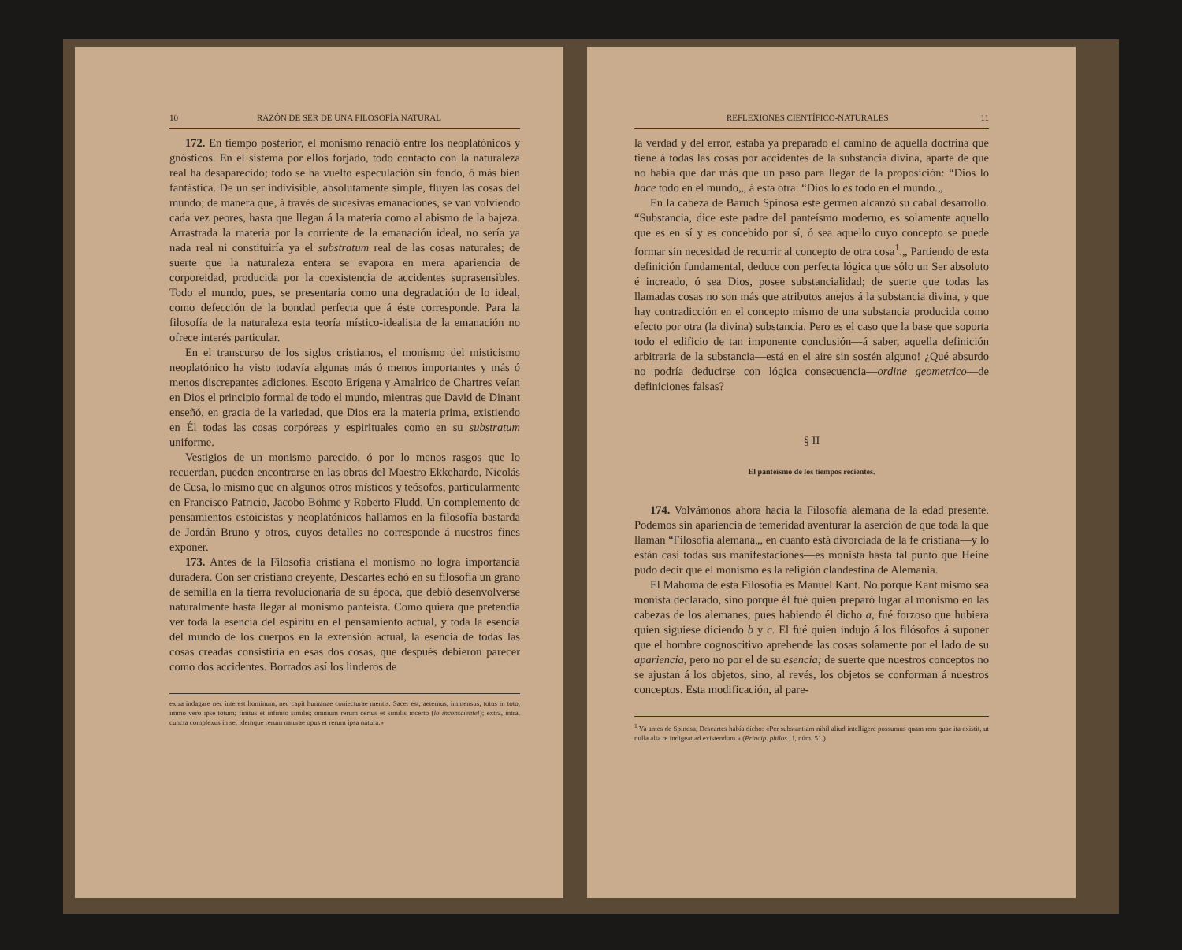10 RAZÓN DE SER DE UNA FILOSOFÍA NATURAL
172. En tiempo posterior, el monismo renació entre los neoplatónicos y gnósticos. En el sistema por ellos forjado, todo contacto con la naturaleza real ha desaparecido; todo se ha vuelto especulación sin fondo, ó más bien fantástica. De un ser indivisible, absolutamente simple, fluyen las cosas del mundo; de manera que, á través de sucesivas emanaciones, se van volviendo cada vez peores, hasta que llegan á la materia como al abismo de la bajeza. Arrastrada la materia por la corriente de la emanación ideal, no sería ya nada real ni constituiría ya el substratum real de las cosas naturales; de suerte que la naturaleza entera se evapora en mera apariencia de corporeidad, producida por la coexistencia de accidentes suprasensibles. Todo el mundo, pues, se presentaría como una degradación de lo ideal, como defección de la bondad perfecta que á éste corresponde. Para la filosofía de la naturaleza esta teoría místico-idealista de la emanación no ofrece interés particular.
En el transcurso de los siglos cristianos, el monismo del misticismo neoplatónico ha visto todavía algunas más ó menos importantes y más ó menos discrepantes adiciones. Escoto Erígena y Amalrico de Chartres veían en Dios el principio formal de todo el mundo, mientras que David de Dinant enseñó, en gracia de la variedad, que Dios era la materia prima, existiendo en Él todas las cosas corpóreas y espirituales como en su substratum uniforme.
Vestigios de un monismo parecido, ó por lo menos rasgos que lo recuerdan, pueden encontrarse en las obras del Maestro Ekkehardo, Nicolás de Cusa, lo mismo que en algunos otros místicos y teósofos, particularmente en Francisco Patricio, Jacobo Böhme y Roberto Fludd. Un complemento de pensamientos estoicistas y neoplatónicos hallamos en la filosofía bastarda de Jordán Bruno y otros, cuyos detalles no corresponde á nuestros fines exponer.
173. Antes de la Filosofía cristiana el monismo no logra importancia duradera. Con ser cristiano creyente, Descartes echó en su filosofía un grano de semilla en la tierra revolucionaria de su época, que debió desenvolverse naturalmente hasta llegar al monismo panteísta. Como quiera que pretendía ver toda la esencia del espíritu en el pensamiento actual, y toda la esencia del mundo de los cuerpos en la extensión actual, la esencia de todas las cosas creadas consistiría en esas dos cosas, que después debieron parecer como dos accidentes. Borrados así los linderos de
extra indagare nec interest hominum, nec capit humanae coniecturae mentis. Sacer est, aeternus, immensus, totus in toto, immo vero ipse totum; finitus et infinito similis; omnium rerum certus et similis incerto (lo inconsciente!); extra, intra, cuncta complexus in se; idemque rerum naturae opus et rerum ipsa natura.»
REFLEXIONES CIENTÍFICO-NATURALES 11
la verdad y del error, estaba ya preparado el camino de aquella doctrina que tiene á todas las cosas por accidentes de la substancia divina, aparte de que no había que dar más que un paso para llegar de la proposición: “Dios lo hace todo en el mundo„, á esta otra: “Dios lo es todo en el mundo.„
En la cabeza de Baruch Spinosa este germen alcanzó su cabal desarrollo. “Substancia, dice este padre del panteísmo moderno, es solamente aquello que es en sí y es concebido por sí, ó sea aquello cuyo concepto se puede formar sin necesidad de recurrir al concepto de otra cosa<sup>1</sup>.„ Partiendo de esta definición fundamental, deduce con perfecta lógica que sólo un Ser absoluto é increado, ó sea Dios, posee substancialidad; de suerte que todas las llamadas cosas no son más que atributos anejos á la substancia divina, y que hay contradicción en el concepto mismo de una substancia producida como efecto por otra (la divina) substancia. Pero es el caso que la base que soporta todo el edificio de tan imponente conclusión—á saber, aquella definición arbitraria de la substancia—está en el aire sin sostén alguno! ¿Qué absurdo no podría deducirse con lógica consecuencia—ordine geometrico—de definiciones falsas?
§ II
El panteísmo de los tiempos recientes.
174. Volvámonos ahora hacia la Filosofía alemana de la edad presente. Podemos sin apariencia de temeridad aventurar la aserción de que toda la que llaman “Filosofía alemana„, en cuanto está divorciada de la fe cristiana—y lo están casi todas sus manifestaciones—es monista hasta tal punto que Heine pudo decir que el monismo es la religión clandestina de Alemania.
El Mahoma de esta Filosofía es Manuel Kant. No porque Kant mismo sea monista declarado, sino porque él fué quien preparó lugar al monismo en las cabezas de los alemanes; pues habiendo él dicho a, fué forzoso que hubiera quien siguiese diciendo b y c. El fué quien indujo á los filósofos á suponer que el hombre cognoscitivo aprehende las cosas solamente por el lado de su apariencia, pero no por el de su esencia; de suerte que nuestros conceptos no se ajustan á los objetos, sino, al revés, los objetos se conforman á nuestros conceptos. Esta modificación, al pare-
<sup>1</sup> Ya antes de Spinosa, Descartes había dicho: «Per substantiam nihil aliud intelligere possumus quam rem quae ita existit, ut nulla alia re indigeat ad existendum.» (Princip. philos., I, núm. 51.)